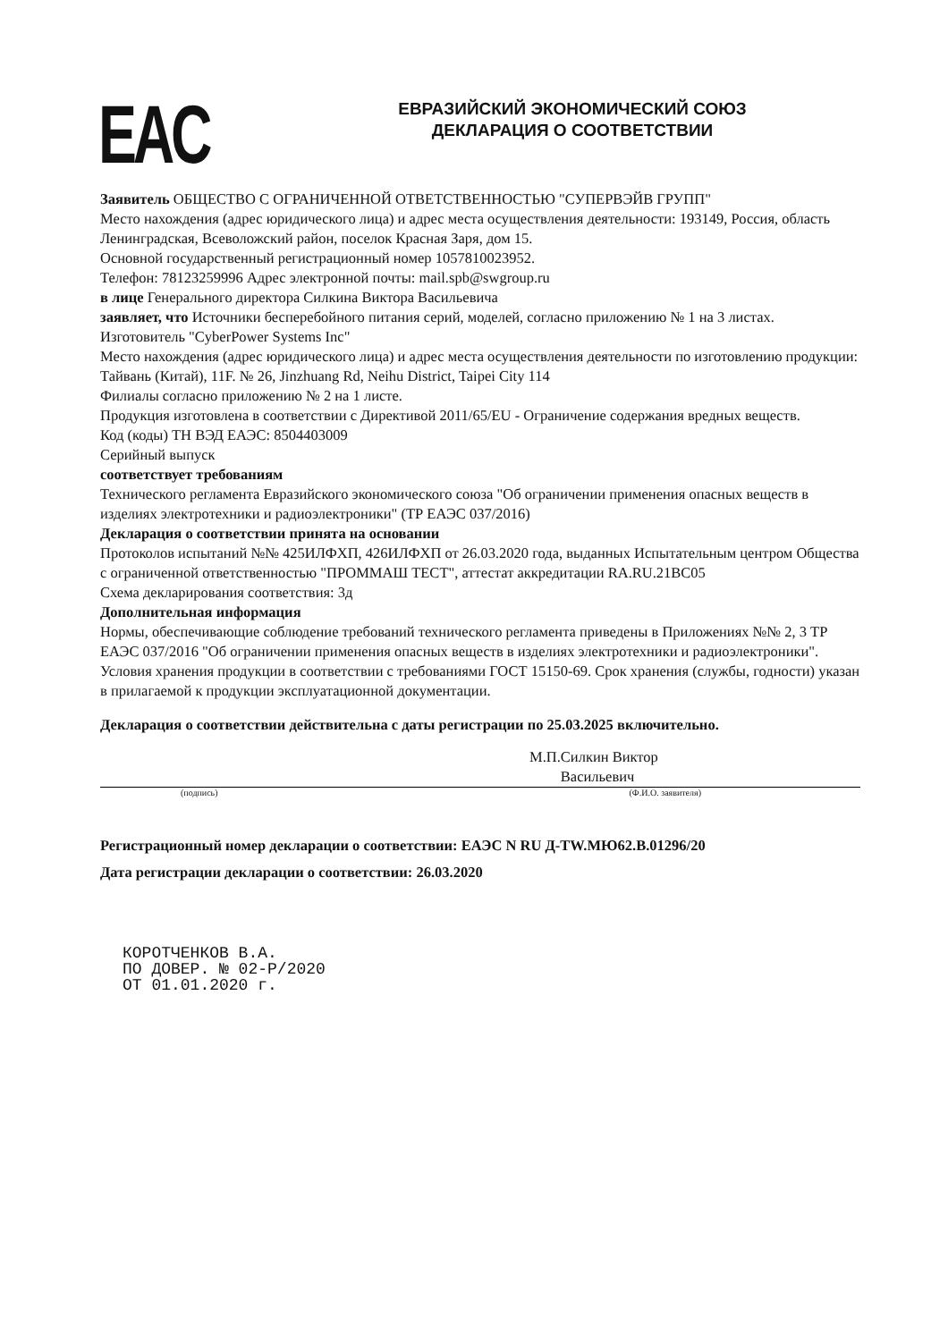EAC
ЕВРАЗИЙСКИЙ ЭКОНОМИЧЕСКИЙ СОЮЗ
ДЕКЛАРАЦИЯ О СООТВЕТСТВИИ
Заявитель ОБЩЕСТВО С ОГРАНИЧЕННОЙ ОТВЕТСТВЕННОСТЬЮ "СУПЕРВЭЙВ ГРУПП"
Место нахождения (адрес юридического лица) и адрес места осуществления деятельности: 193149, Россия, область Ленинградская, Всеволожский район, поселок Красная Заря, дом 15.
Основной государственный регистрационный номер 1057810023952.
Телефон: 78123259996 Адрес электронной почты: mail.spb@swgroup.ru
в лице Генерального директора Силкина Виктора Васильевича
заявляет, что Источники бесперебойного питания серий, моделей, согласно приложению № 1 на 3 листах.
Изготовитель "CyberPower Systems Inc"
Место нахождения (адрес юридического лица) и адрес места осуществления деятельности по изготовлению продукции: Тайвань (Китай), 11F. № 26, Jinzhuang Rd, Neihu District, Taipei City 114
Филиалы согласно приложению № 2 на 1 листе.
Продукция изготовлена в соответствии с Директивой 2011/65/EU - Ограничение содержания вредных веществ.
Код (коды) ТН ВЭД ЕАЭС: 8504403009
Серийный выпуск
соответствует требованиям
Технического регламента Евразийского экономического союза "Об ограничении применения опасных веществ в изделиях электротехники и радиоэлектроники" (ТР ЕАЭС 037/2016)
Декларация о соответствии принята на основании
Протоколов испытаний №№ 425ИЛФХП, 426ИЛФХП от 26.03.2020 года, выданных Испытательным центром Общества с ограниченной ответственностью "ПРОММАШ ТЕСТ", аттестат аккредитации RA.RU.21ВС05
Схема декларирования соответствия: 3д
Дополнительная информация
Нормы, обеспечивающие соблюдение требований технического регламента приведены в Приложениях №№ 2, 3 ТР ЕАЭС 037/2016 "Об ограничении применения опасных веществ в изделиях электротехники и радиоэлектроники". Условия хранения продукции в соответствии с требованиями ГОСТ 15150-69. Срок хранения (службы, годности) указан в прилагаемой к продукции эксплуатационной документации.
Декларация о соответствии действительна с даты регистрации по 25.03.2025 включительно.
М.П. Силкин Виктор Васильевич
(подпись) (Ф.И.О. заявителя)
Регистрационный номер декларации о соответствии: ЕАЭС N RU Д-TW.МЮ62.В.01296/20
Дата регистрации декларации о соответствии: 26.03.2020
КОРОТЧЕНКОВ В.А.
ПО ДОВЕР. № 02-Р/2020
ОТ 01.01.2020 г.